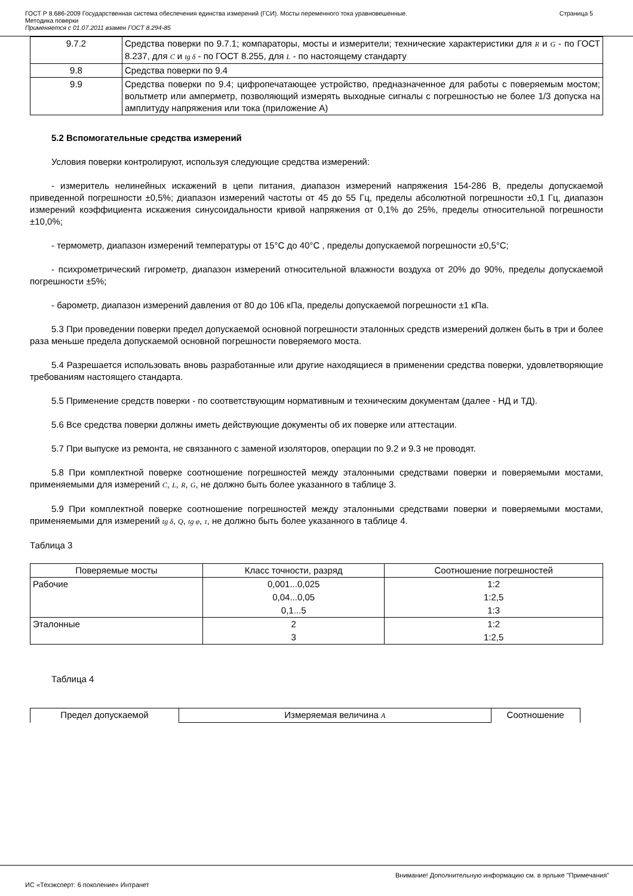ГОСТ Р 8.686-2009 Государственная система обеспечения единства измерений (ГСИ). Мосты переменного тока уравновешенные.
Методика поверки
Применяется с 01.07.2011 взамен ГОСТ 8.294-85
Страница 5
| 9.7.2 | Средства поверки по 9.7.1; компараторы, мосты и измерители; технические характеристики для R и G - по ГОСТ 8.237, для C и tg δ - по ГОСТ 8.255, для L - по настоящему стандарту |
| 9.8 | Средства поверки по 9.4 |
| 9.9 | Средства поверки по 9.4; цифропечатающее устройство, предназначенное для работы с поверяемым мостом; вольтметр или амперметр, позволяющий измерять выходные сигналы с погрешностью не более 1/3 допуска на амплитуду напряжения или тока (приложение А) |
5.2 Вспомогательные средства измерений
Условия поверки контролируют, используя следующие средства измерений:
- измеритель нелинейных искажений в цепи питания, диапазон измерений напряжения 154-286 В, пределы допускаемой приведенной погрешности ±0,5%; диапазон измерений частоты от 45 до 55 Гц, пределы абсолютной погрешности ±0,1 Гц, диапазон измерений коэффициента искажения синусоидальности кривой напряжения от 0,1% до 25%, пределы относительной погрешности ±10,0%;
- термометр, диапазон измерений температуры от 15°С до 40°С , пределы допускаемой погрешности ±0,5°С;
- психрометрический гигрометр, диапазон измерений относительной влажности воздуха от 20% до 90%, пределы допускаемой погрешности ±5%;
- барометр, диапазон измерений давления от 80 до 106 кПа, пределы допускаемой погрешности ±1 кПа.
5.3 При проведении поверки предел допускаемой основной погрешности эталонных средств измерений должен быть в три и более раза меньше предела допускаемой основной погрешности поверяемого моста.
5.4 Разрешается использовать вновь разработанные или другие находящиеся в применении средства поверки, удовлетворяющие требованиям настоящего стандарта.
5.5 Применение средств поверки - по соответствующим нормативным и техническим документам (далее - НД и ТД).
5.6 Все средства поверки должны иметь действующие документы об их поверке или аттестации.
5.7 При выпуске из ремонта, не связанного с заменой изоляторов, операции по 9.2 и 9.3 не проводят.
5.8 При комплектной поверке соотношение погрешностей между эталонными средствами поверки и поверяемыми мостами, применяемыми для измерений C, L, R, G, не должно быть более указанного в таблице 3.
5.9 При комплектной поверке соотношение погрешностей между эталонными средствами поверки и поверяемыми мостами, применяемыми для измерений tg δ, Q, tg φ, τ, не должно быть более указанного в таблице 4.
Таблица 3
| Поверяемые мосты | Класс точности, разряд | Соотношение погрешностей |
| --- | --- | --- |
| Рабочие | 0,001...0,025 | 1:2 |
| | 0,04...0,05 | 1:2,5 |
| | 0,1...5 | 1:3 |
| Эталонные | 2 | 1:2 |
| | 3 | 1:2,5 |
Таблица 4
| Предел допускаемой | Измеряемая величина A | Соотношение |
Внимание! Дополнительную информацию см. в ярлыке "Примечания"
ИС «Техэксперт: 6 поколение» Интранет